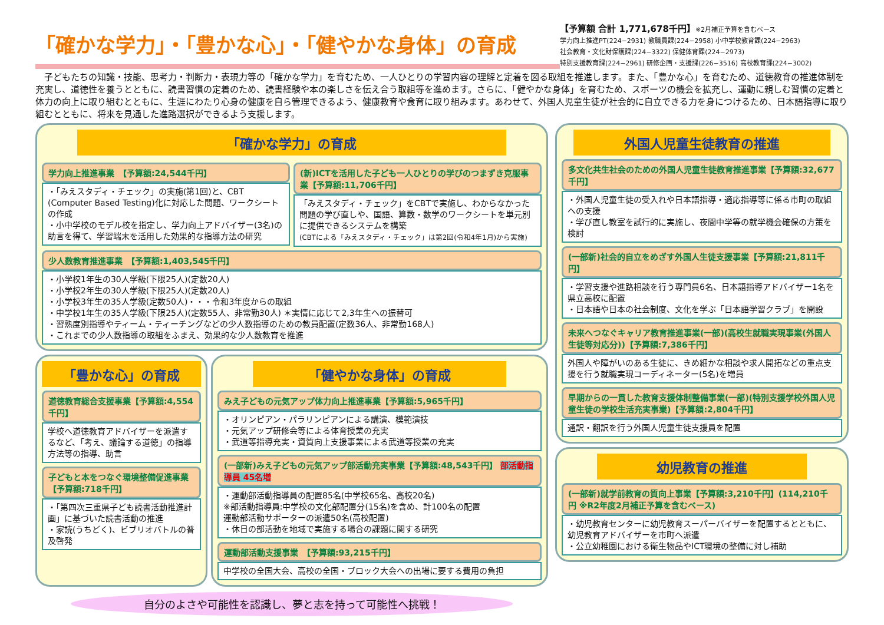「確かな学力」・「豊かな心」・「健やかな身体」の育成
【予算額 合計 1,771,678千円】※2月補正予算を含むベース
学力向上推進PT(224−2931) 教職員課(224−2958) 小中学校教育課(224−2963)
社会教育・文化財保護課(224−3322) 保健体育課(224−2973)
特別支援教育課(224−2961) 研修企画・支援課(226−3516) 高校教育課(224−3002)
　子どもたちの知識・技能、思考力・判断力・表現力等の「確かな学力」を育むため、一人ひとりの学習内容の理解と定着を図る取組を推進します。また、「豊かな心」を育むため、道徳教育の推進体制を充実し、道徳性を養うとともに、読書習慣の定着のため、読書経験や本の楽しさを伝え合う取組等を進めます。さらに、「健やかな身体」を育むため、スポーツの機会を拡充し、運動に親しむ習慣の定着と体力の向上に取り組むとともに、生涯にわたり心身の健康を自ら管理できるよう、健康教育や食育に取り組みます。あわせて、外国人児童生徒が社会的に自立できる力を身につけるため、日本語指導に取り組むとともに、将来を見通した進路選択ができるよう支援します。
「確かな学力」の育成
学力向上推進事業　【予算額:24,544千円】
・「みえスタディ・チェック」の実施(第1回)と、CBT (Computer Based Testing)化に対応した問題、ワークシートの作成
・小中学校のモデル校を指定し、学力向上アドバイザー(3名)の助言を得て、学習端末を活用した効果的な指導方法の研究
(新)ICTを活用した子ども一人ひとりの学びのつまずき克服事業【予算額:11,706千円】
「みえスタディ・チェック」をCBTで実施し、わからなかった問題の学び直しや、国語、算数・数学のワークシートを単元別に提供できるシステムを構築
(CBTによる「みえスタディ・チェック」は第2回(令和4年1月)から実施)
少人数教育推進事業　【予算額:1,403,545千円】
・小学校1年生の30人学級(下限25人)(定数20人)
・小学校2年生の30人学級(下限25人)(定数20人)
・小学校3年生の35人学級(定数50人)・・・令和3年度からの取組
・中学校1年生の35人学級(下限25人)(定数55人、非常勤30人) ＊実情に応じて2,3年生への振替可
・習熟度別指導やティーム・ティーチングなどの少人数指導のための教員配置(定数36人、非常勤168人)
・これまでの少人数指導の取組をふまえ、効果的な少人数教育を推進
「豊かな心」の育成
道徳教育総合支援事業【予算額:4,554千円】
学校へ道徳教育アドバイザーを派遣するなど、「考え、議論する道徳」の指導方法等の指導、助言
子どもと本をつなぐ環境整備促進事業【予算額:718千円】
・「第四次三重県子ども読書活動推進計画」に基づいた読書活動の推進
・家読(うちどく)、ビブリオバトルの普及啓発
「健やかな身体」の育成
みえ子どもの元気アップ体力向上推進事業【予算額:5,965千円】
・オリンピアン・パラリンピアンによる講演、模範演技
・元気アップ研修会等による体育授業の充実
・武道等指導充実・資質向上支援事業による武道等授業の充実
(一部新)みえ子どもの元気アップ部活動充実事業【予算額:48,543千円】 部活動指導員 45名増
・運動部活動指導員の配置85名(中学校65名、高校20名)
※部活動指導員:中学校の文化部配置分(15名)を含め、計100名の配置
運動部活動サポーターの派遣50名(高校配置)
・休日の部活動を地域で実施する場合の課題に関する研究
運動部活動支援事業　【予算額:93,215千円】
中学校の全国大会、高校の全国・ブロック大会への出場に要する費用の負担
自分のよさや可能性を認識し、夢と志を持って可能性へ挑戦！
外国人児童生徒教育の推進
多文化共生社会のための外国人児童生徒教育推進事業【予算額:32,677千円】
・外国人児童生徒の受入れや日本語指導・適応指導等に係る市町の取組への支援
・学び直し教室を試行的に実施し、夜間中学等の就学機会確保の方策を検討
(一部新)社会的自立をめざす外国人生徒支援事業【予算額:21,811千円】
・学習支援や進路相談を行う専門員6名、日本語指導アドバイザー1名を県立高校に配置
・日本語や日本の社会制度、文化を学ぶ「日本語学習クラブ」を開設
未来へつなぐキャリア教育推進事業(一部)(高校生就職実現事業(外国人生徒等対応分))【予算額:7,386千円】
外国人や障がいのある生徒に、きめ細かな相談や求人開拓などの重点支援を行う就職実現コーディネーター(5名)を増員
早期からの一貫した教育支援体制整備事業(一部)(特別支援学校外国人児童生徒の学校生活充実事業)【予算額:2,804千円】
通訳・翻訳を行う外国人児童生徒支援員を配置
幼児教育の推進
(一部新)就学前教育の質向上事業【予算額:3,210千円】(114,210千円 ※R2年度2月補正予算を含むベース)
・幼児教育センターに幼児教育スーパーバイザーを配置するとともに、幼児教育アドバイザーを市町へ派遣
・公立幼稚園における衛生物品やICT環境の整備に対し補助